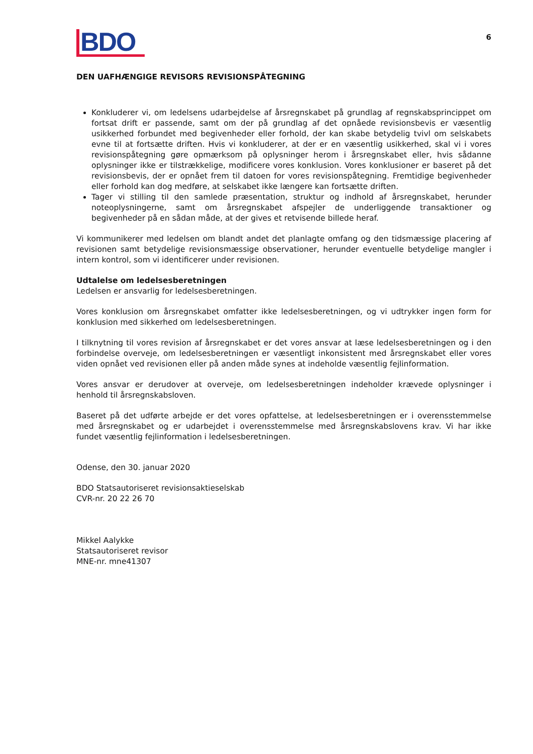BDO
6
DEN UAFHÆNGIGE REVISORS REVISIONSPÅTEGNING
Konkluderer vi, om ledelsens udarbejdelse af årsregnskabet på grundlag af regnskabsprincippet om fortsat drift er passende, samt om der på grundlag af det opnåede revisionsbevis er væsentlig usikkerhed forbundet med begivenheder eller forhold, der kan skabe betydelig tvivl om selskabets evne til at fortsætte driften. Hvis vi konkluderer, at der er en væsentlig usikkerhed, skal vi i vores revisionspåtegning gøre opmærksom på oplysninger herom i årsregnskabet eller, hvis sådanne oplysninger ikke er tilstrækkelige, modificere vores konklusion. Vores konklusioner er baseret på det revisionsbevis, der er opnået frem til datoen for vores revisionspåtegning. Fremtidige begivenheder eller forhold kan dog medføre, at selskabet ikke længere kan fortsætte driften.
Tager vi stilling til den samlede præsentation, struktur og indhold af årsregnskabet, herunder noteoplysningerne, samt om årsregnskabet afspejler de underliggende transaktioner og begivenheder på en sådan måde, at der gives et retvisende billede heraf.
Vi kommunikerer med ledelsen om blandt andet det planlagte omfang og den tidsmæssige placering af revisionen samt betydelige revisionsmæssige observationer, herunder eventuelle betydelige mangler i intern kontrol, som vi identificerer under revisionen.
Udtalelse om ledelsesberetningen
Ledelsen er ansvarlig for ledelsesberetningen.
Vores konklusion om årsregnskabet omfatter ikke ledelsesberetningen, og vi udtrykker ingen form for konklusion med sikkerhed om ledelsesberetningen.
I tilknytning til vores revision af årsregnskabet er det vores ansvar at læse ledelsesberetningen og i den forbindelse overveje, om ledelsesberetningen er væsentligt inkonsistent med årsregnskabet eller vores viden opnået ved revisionen eller på anden måde synes at indeholde væsentlig fejlinformation.
Vores ansvar er derudover at overveje, om ledelsesberetningen indeholder krævede oplysninger i henhold til årsregnskabsloven.
Baseret på det udførte arbejde er det vores opfattelse, at ledelsesberetningen er i overensstemmelse med årsregnskabet og er udarbejdet i overensstemmelse med årsregnskabslovens krav. Vi har ikke fundet væsentlig fejlinformation i ledelsesberetningen.
Odense, den 30. januar 2020
BDO Statsautoriseret revisionsaktieselskab
CVR-nr. 20 22 26 70
Mikkel Aalykke
Statsautoriseret revisor
MNE-nr. mne41307